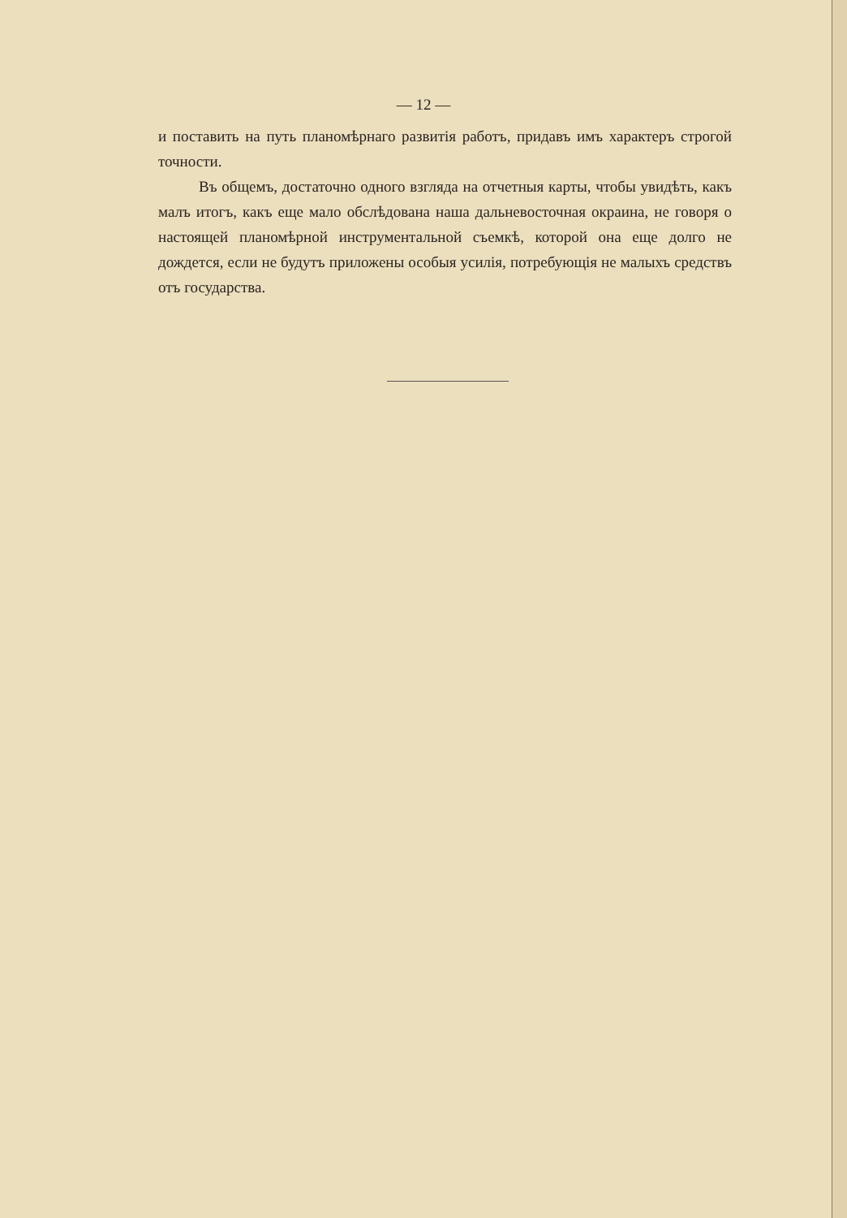— 12 —
и поставить на путь планомѣрнаго развитія работъ, придавъ имъ характеръ строгой точности.
Въ общемъ, достаточно одного взгляда на отчетныя карты, чтобы увидѣть, какъ малъ итогъ, какъ еще мало обслѣдована наша дальневосточная окраина, не говоря о настоящей планомѣрной инструментальной съемкѣ, которой она еще долго не дождется, если не будутъ приложены особыя усилія, потребующія не малыхъ средствъ отъ государства.